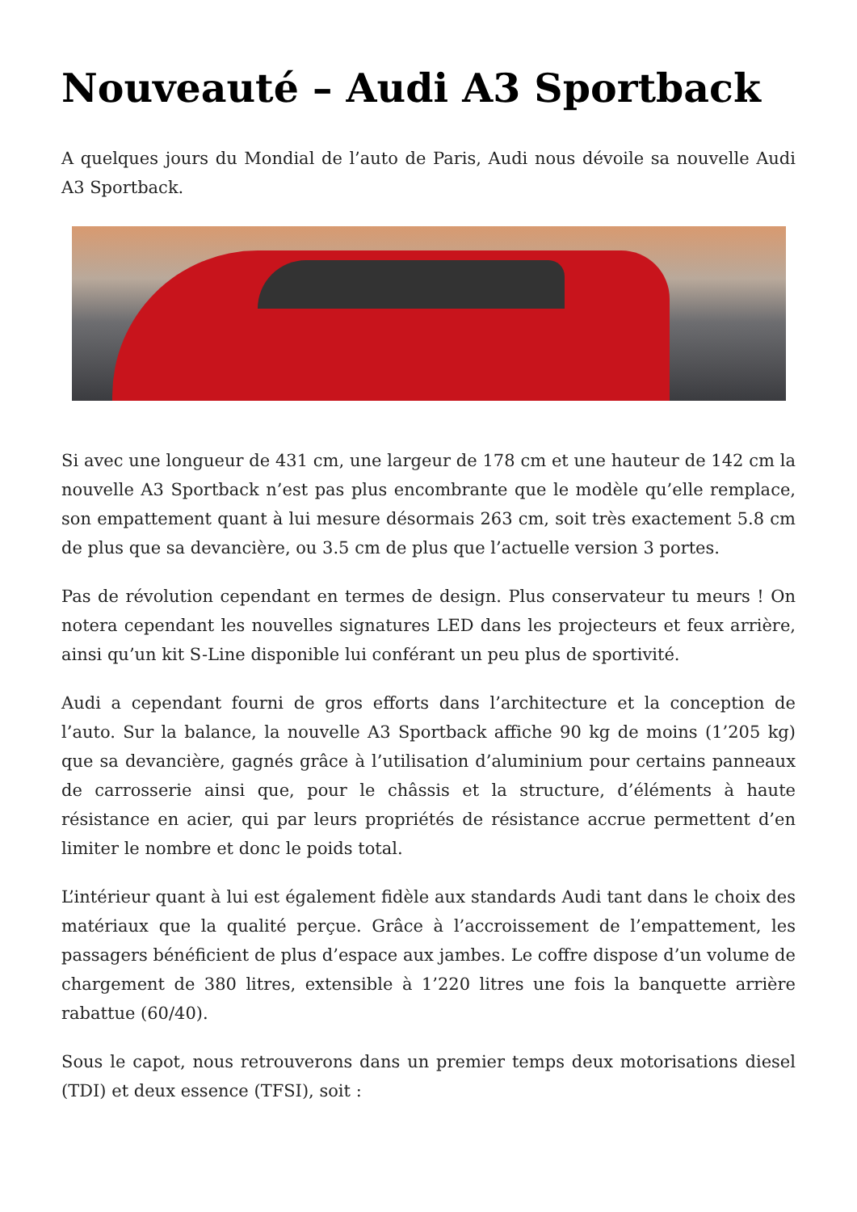Nouveauté – Audi A3 Sportback
A quelques jours du Mondial de l’auto de Paris, Audi nous dévoile sa nouvelle Audi A3 Sportback.
Si avec une longueur de 431 cm, une largeur de 178 cm et une hauteur de 142 cm la nouvelle A3 Sportback n’est pas plus encombrante que le modèle qu’elle remplace, son empattement quant à lui mesure désormais 263 cm, soit très exactement 5.8 cm de plus que sa devancière, ou 3.5 cm de plus que l’actuelle version 3 portes.
Pas de révolution cependant en termes de design. Plus conservateur tu meurs ! On notera cependant les nouvelles signatures LED dans les projecteurs et feux arrière, ainsi qu’un kit S-Line disponible lui conférant un peu plus de sportivité.
Audi a cependant fourni de gros efforts dans l’architecture et la conception de l’auto. Sur la balance, la nouvelle A3 Sportback affiche 90 kg de moins (1’205 kg) que sa devancière, gagnés grâce à l’utilisation d’aluminium pour certains panneaux de carrosserie ainsi que, pour le châssis et la structure, d’éléments à haute résistance en acier, qui par leurs propriétés de résistance accrue permettent d’en limiter le nombre et donc le poids total.
L’intérieur quant à lui est également fidèle aux standards Audi tant dans le choix des matériaux que la qualité perçue. Grâce à l’accroissement de l’empattement, les passagers bénéficient de plus d’espace aux jambes. Le coffre dispose d’un volume de chargement de 380 litres, extensible à 1’220 litres une fois la banquette arrière rabattue (60/40).
Sous le capot, nous retrouverons dans un premier temps deux motorisations diesel (TDI) et deux essence (TFSI), soit :